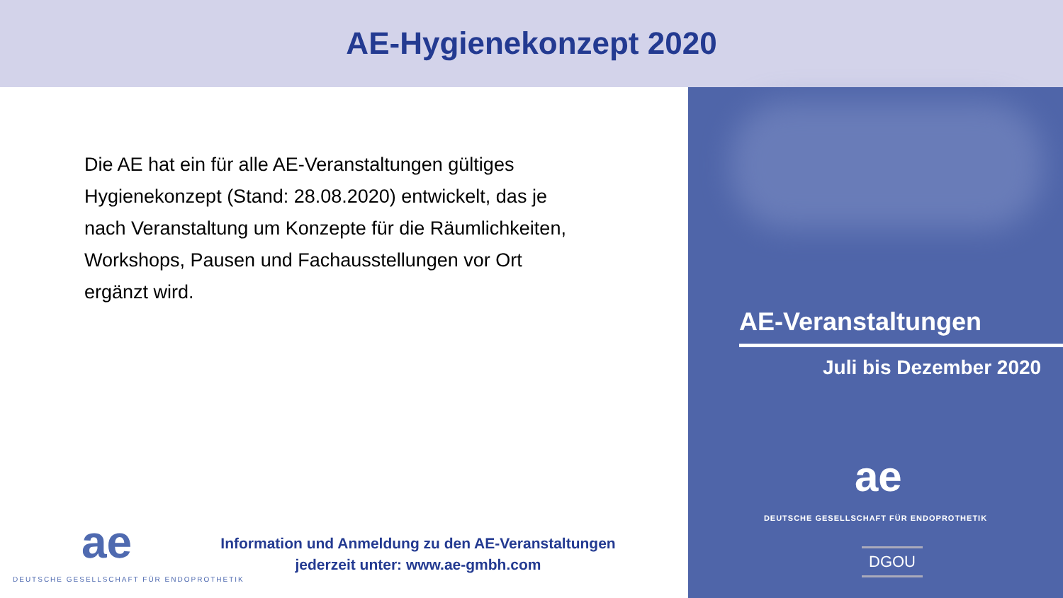AE-Hygienekonzept 2020
Die AE hat ein für alle AE-Veranstaltungen gültiges Hygienekonzept (Stand: 28.08.2020) entwickelt, das je nach Veranstaltung um Konzepte für die Räumlichkeiten, Workshops, Pausen und Fachausstellungen vor Ort ergänzt wird.
AE-Veranstaltungen
Juli bis Dezember 2020
ae
DEUTSCHE GESELLSCHAFT FÜR ENDOPROTHETIK
DGOU
ae
DEUTSCHE GESELLSCHAFT FÜR ENDOPROTHETIK
Information und Anmeldung zu den AE-Veranstaltungen
jederzeit unter: www.ae-gmbh.com